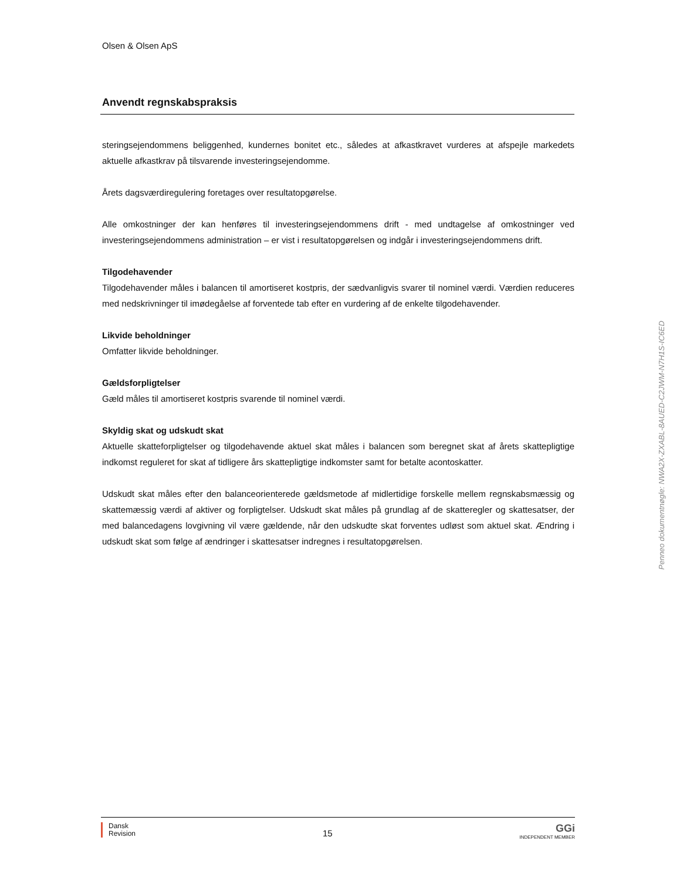Olsen & Olsen ApS
Anvendt regnskabspraksis
steringsejendommens beliggenhed, kundernes bonitet etc., således at afkastkravet vurderes at afspejle markedets aktuelle afkastkrav på tilsvarende investeringsejendomme.
Årets dagsværdiregulering foretages over resultatopgørelse.
Alle omkostninger der kan henføres til investeringsejendommens drift - med undtagelse af omkostninger ved investeringsejendommens administration – er vist i resultatopgørelsen og indgår i investeringsejendommens drift.
Tilgodehavender
Tilgodehavender måles i balancen til amortiseret kostpris, der sædvanligvis svarer til nominel værdi. Værdien reduceres med nedskrivninger til imødegåelse af forventede tab efter en vurdering af de enkelte tilgodehavender.
Likvide beholdninger
Omfatter likvide beholdninger.
Gældsforpligtelser
Gæld måles til amortiseret kostpris svarende til nominel værdi.
Skyldig skat og udskudt skat
Aktuelle skatteforpligtelser og tilgodehavende aktuel skat måles i balancen som beregnet skat af årets skattepligtige indkomst reguleret for skat af tidligere års skattepligtige indkomster samt for betalte acontoskatter.
Udskudt skat måles efter den balanceorienterede gældsmetode af midlertidige forskelle mellem regnskabsmæssig og skattemæssig værdi af aktiver og forpligtelser. Udskudt skat måles på grundlag af de skatteregler og skattesatser, der med balancedagens lovgivning vil være gældende, når den udskudte skat forventes udløst som aktuel skat. Ændring i udskudt skat som følge af ændringer i skattesatser indregnes i resultatopgørelsen.
Dansk
Revision
15
GGi
INDEPENDENT MEMBER
Penneo dokumentnøgle: NWA2X-ZXABL-8AUED-C2JWM-N7H1S-IC6ED